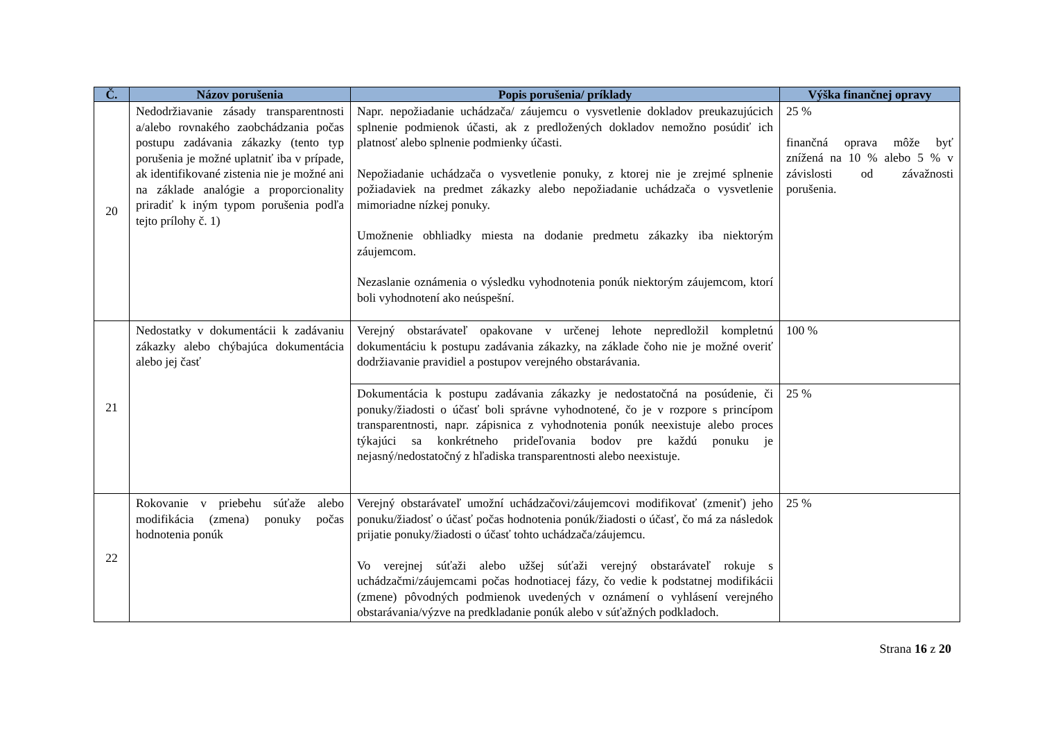| Č. | Názov porušenia | Popis porušenia/ príklady | Výška finančnej opravy |
| --- | --- | --- | --- |
| 20 | Nedodržiavanie zásady transparentnosti a/alebo rovnakého zaobchádzania počas postupu zadávania zákazky (tento typ porušenia je možné uplatniť iba v prípade, ak identifikované zistenia nie je možné ani na základe analógie a proporcionality priradiť k iným typom porušenia podľa tejto prílohy č. 1) | Napr. nepožiadanie uchádzača/ záujemcu o vysvetlenie dokladov preukazujúcich splnenie podmienok účasti, ak z predložených dokladov nemožno posúdiť ich platnosť alebo splnenie podmienky účasti. Nepožiadanie uchádzača o vysvetlenie ponuky, z ktorej nie je zrejmé splnenie požiadaviek na predmet zákazky alebo nepožiadanie uchádzača o vysvetlenie mimoriadne nízkej ponuky. Umožnenie obhliadky miesta na dodanie predmetu zákazky iba niektorým záujemcom. Nezaslanie oznámenia o výsledku vyhodnotenia ponúk niektorým záujemcom, ktorí boli vyhodnotení ako neúspešní. | 25 % finančná oprava môže byť znížená na 10 % alebo 5 % v závislosti od závažnosti porušenia. |
| 21 | Nedostatky v dokumentácii k zadávaniu zákazky alebo chýbajúca dokumentácia alebo jej časť | Verejný obstarávateľ opakovane v určenej lehote nepredložil kompletnú dokumentáciu k postupu zadávania zákazky, na základe čoho nie je možné overiť dodržiavanie pravidiel a postupov verejného obstarávania. | 100 % |
| | | Dokumentácia k postupu zadávania zákazky je nedostatočná na posúdenie, či ponuky/žiadosti o účasť boli správne vyhodnotené, čo je v rozpore s princípom transparentnosti, napr. zápisnica z vyhodnotenia ponúk neexistuje alebo proces týkajúci sa konkrétneho prideľovania bodov pre každú ponuku je nejasný/nedostatočný z hľadiska transparentnosti alebo neexistuje. | 25 % |
| 22 | Rokovanie v priebehu súťaže alebo modifikácia (zmena) ponuky počas hodnotenia ponúk | Verejný obstarávateľ umožní uchádzačovi/záujemcovi modifikovať (zmeniť) jeho ponuku/žiadosť o účasť počas hodnotenia ponúk/žiadosti o účasť, čo má za následok prijatie ponuky/žiadosti o účasť tohto uchádzača/záujemcu. Vo verejnej súťaži alebo užšej súťaži verejný obstarávateľ rokuje s uchádzačmi/záujemcami počas hodnotiacej fázy, čo vedie k podstatnej modifikácii (zmene) pôvodných podmienok uvedených v oznámení o vyhlásení verejného obstarávania/výzve na predkladanie ponúk alebo v súťažných podkladoch. | 25 % |
Strana 16 z 20